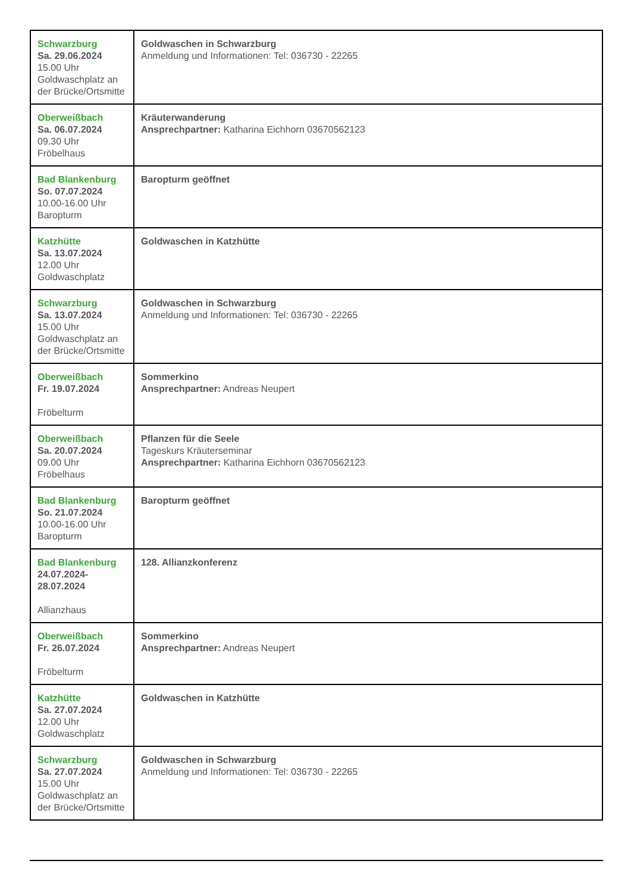| Schwarzburg Sa. 29.06.2024 15.00 Uhr Goldwaschplatz an der Brücke/Ortsmitte | Goldwaschen in Schwarzburg Anmeldung und Informationen: Tel: 036730 - 22265 |
| Oberweißbach Sa. 06.07.2024 09.30 Uhr Fröbelhaus | Kräuterwanderung Ansprechpartner: Katharina Eichhorn 03670562123 |
| Bad Blankenburg So. 07.07.2024 10.00-16.00 Uhr Baropturm | Baropturm geöffnet |
| Katzhütte Sa. 13.07.2024 12.00 Uhr Goldwaschplatz | Goldwaschen in Katzhütte |
| Schwarzburg Sa. 13.07.2024 15.00 Uhr Goldwaschplatz an der Brücke/Ortsmitte | Goldwaschen in Schwarzburg Anmeldung und Informationen: Tel: 036730 - 22265 |
| Oberweißbach Fr. 19.07.2024 Fröbelturm | Sommerkino Ansprechpartner: Andreas Neupert |
| Oberweißbach Sa. 20.07.2024 09.00 Uhr Fröbelhaus | Pflanzen für die Seele Tageskurs Kräuterseminar Ansprechpartner: Katharina Eichhorn 03670562123 |
| Bad Blankenburg So. 21.07.2024 10.00-16.00 Uhr Baropturm | Baropturm geöffnet |
| Bad Blankenburg 24.07.2024- 28.07.2024 Allianzhaus | 128. Allianzkonferenz |
| Oberweißbach Fr. 26.07.2024 Fröbelturm | Sommerkino Ansprechpartner: Andreas Neupert |
| Katzhütte Sa. 27.07.2024 12.00 Uhr Goldwaschplatz | Goldwaschen in Katzhütte |
| Schwarzburg Sa. 27.07.2024 15.00 Uhr Goldwaschplatz an der Brücke/Ortsmitte | Goldwaschen in Schwarzburg Anmeldung und Informationen: Tel: 036730 - 22265 |